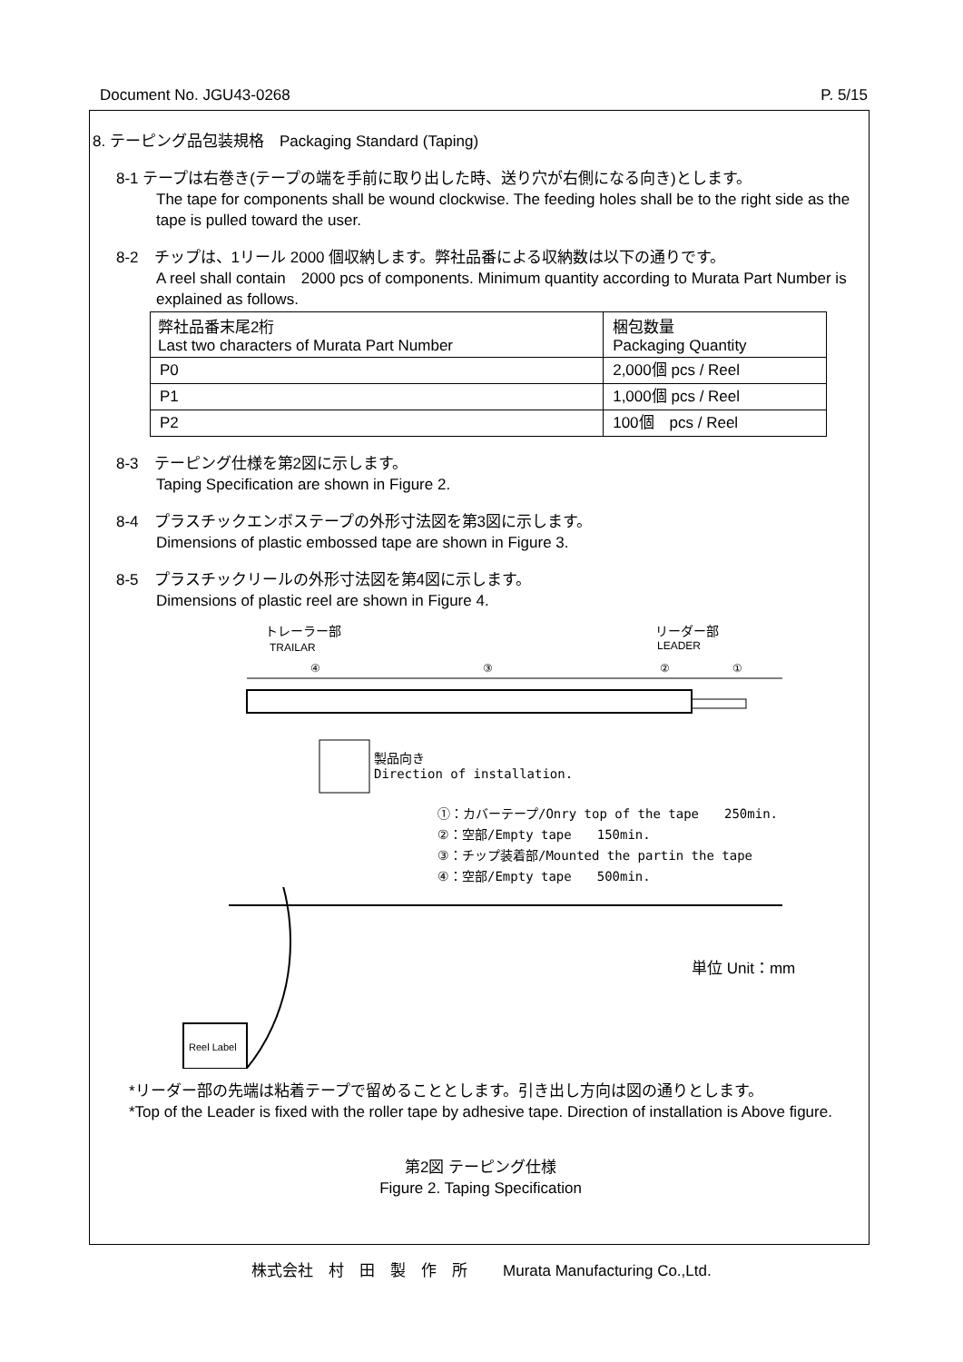Document No. JGU43-0268 P. 5/15
8. テーピング品包装規格　Packaging Standard (Taping)
8-1 テープは右巻き(テープの端を手前に取り出した時、送り穴が右側になる向き)とします。
The tape for components shall be wound clockwise. The feeding holes shall be to the right side as the tape is pulled toward the user.
8-2　チップは、1リール 2000 個収納します。弊社品番による収納数は以下の通りです。
A reel shall contain　2000 pcs of components. Minimum quantity according to Murata Part Number is explained as follows.
| 弊社品番末尾2桁 Last two characters of Murata Part Number | 梱包数量 Packaging Quantity |
| --- | --- |
| P0 | 2,000個 pcs / Reel |
| P1 | 1,000個 pcs / Reel |
| P2 | 100個 pcs / Reel |
8-3　テーピング仕様を第2図に示します。
Taping Specification are shown in Figure 2.
8-4　プラスチックエンボステープの外形寸法図を第3図に示します。
Dimensions of plastic embossed tape are shown in Figure 3.
8-5　プラスチックリールの外形寸法図を第4図に示します。
Dimensions of plastic reel are shown in Figure 4.
トレーラー部
TRAILAR
リーダー部
LEADER
④
③
②
①
製品向き
Direction of installation.
①：カバーテープ/Onry top of the tape　　250min.
②：空部/Empty tape　　150min.
③：チップ装着部/Mounted the partin the tape
④：空部/Empty tape　　500min.
Reel Label
単位 Unit：mm
*リーダー部の先端は粘着テープで留めることとします。引き出し方向は図の通りとします。
*Top of the Leader is fixed with the roller tape by adhesive tape. Direction of installation is Above figure.
第2図 テーピング仕様
Figure 2. Taping Specification
株式会社　村　田　製　作　所　　 Murata Manufacturing Co.,Ltd.